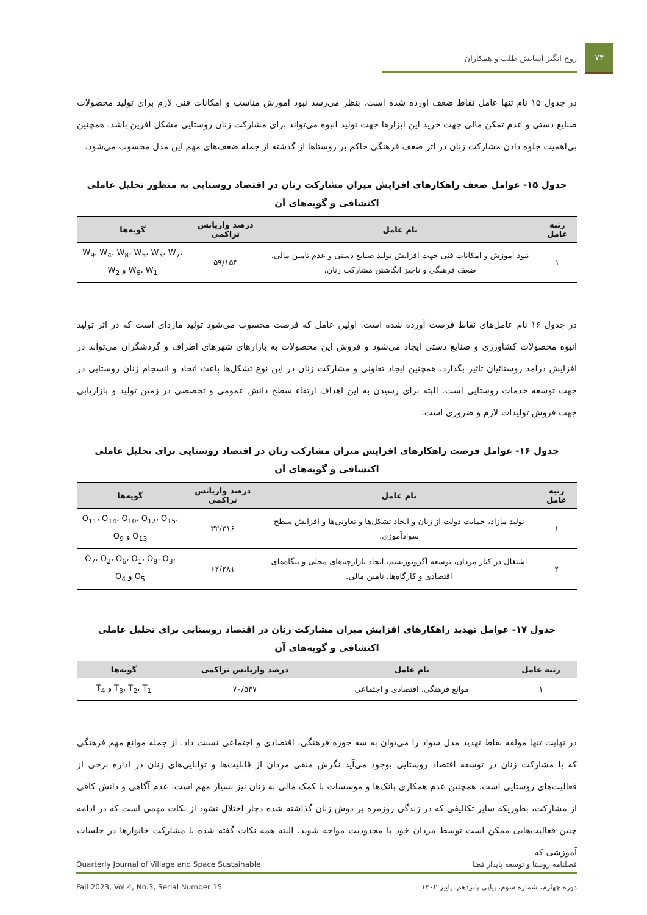۷۴
روح انگیز آسایش طلب و همکاران
در جدول ۱۵ نام تنها عامل نقاط ضعف آورده شده است. بنظر می‌رسد نبود آموزش مناسب و امکانات فنی لازم برای تولید محصولات صنایع دستی و عدم تمکن مالی جهت خرید این ابزارها جهت تولید انبوه می‌تواند برای مشارکت زنان روستایی مشکل آفرین باشد. همچنین بی‌اهمیت جلوه دادن مشارکت زنان در اثر ضعف فرهنگی حاکم بر روستاها از گذشته از جمله ضعف‌های مهم این مدل محسوب می‌شود.
جدول ۱۵- عوامل ضعف راهکارهای افزایش میزان مشارکت زنان در اقتصاد روستایی به منظور تحلیل عاملی اکتشافی و گویه‌های آن
| رتبه عامل | نام عامل | درصد واریانس تراکمی | گویه‌ها |
| --- | --- | --- | --- |
| ۱ | نبود آموزش و امکانات فنی جهت افزایش تولید صنایع دستی و عدم تامین مالی، ضعف فرهنگی و ناچیز انگاشتن مشارکت زنان. | ۵۹/۱۵۴ | W<sub>9</sub>، W<sub>4</sub>، W<sub>8</sub>، W<sub>5</sub>، W<sub>3</sub>، W<sub>7</sub>، W<sub>6</sub>، W<sub>1</sub> و W<sub>2</sub> |
در جدول ۱۶ نام عامل‌های نقاط فرصت آورده شده است. اولین عامل که فرصت محسوب می‌شود تولید مازدای است که در اثر تولید انبوه محصولات کشاورزی و صنایع دستی ایجاد می‌شود و فروش این محصولات به بازارهای شهرهای اطراف و گردشگران می‌تواند در افزایش درآمد روستائیان تاثیر بگذارد. همچنین ایجاد تعاونی و مشارکت زنان در این نوع تشکل‌ها باعث اتحاد و انسجام زنان روستایی در جهت توسعه خدمات روستایی است. البته برای رسیدن به این اهداف ارتقاء سطح دانش عمومی و تخصصی در زمین تولید و بازاریابی جهت فروش تولیدات لازم و ضروری است.
جدول ۱۶- عوامل فرصت راهکارهای افزایش میزان مشارکت زنان در اقتصاد روستایی برای تحلیل عاملی اکتشافی و گویه‌های آن
| رتبه عامل | نام عامل | درصد واریانس تراکمی | گویه‌ها |
| --- | --- | --- | --- |
| ۱ | تولید مازاد، حمایت دولت از زنان و ایجاد تشکل‌ها و تعاونی‌ها و افزایش سطح سوادآموزی. | ۳۲/۳۱۶ | O<sub>11</sub>، O<sub>14</sub>، O<sub>10</sub>، O<sub>12</sub>، O<sub>15</sub>، O<sub>13</sub> و O<sub>9</sub> |
| ۲ | اشتغال در کنار مردان، توسعه اگروتوریسم، ایجاد بازارچه‌های محلی و بنگاه‌های اقتصادی و کارگاه‌ها، تامین مالی. | ۶۲/۲۸۱ | O<sub>7</sub>، O<sub>2</sub>، O<sub>6</sub>، O<sub>1</sub>، O<sub>8</sub>، O<sub>3</sub>، O<sub>5</sub> و O<sub>4</sub> |
جدول ۱۷- عوامل تهدید راهکارهای افزایش میزان مشارکت زنان در اقتصاد روستایی برای تحلیل عاملی اکتشافی و گویه‌های آن
| رتبه عامل | نام عامل | درصد واریانس تراکمی | گویه‌ها |
| --- | --- | --- | --- |
| ۱ | موانع فرهنگی، اقتصادی و اجتماعی | ۷۰/۵۳۷ | T<sub>3</sub>، T<sub>2</sub>، T<sub>1</sub> و T<sub>4</sub> |
در نهایت تنها مولفه نقاط تهدید مدل سواد را می‌توان به سه حوزه فرهنگی، اقتصادی و اجتماعی نسبت داد. از جمله موانع مهم فرهنگی که با مشارکت زنان در توسعه اقتصاد روستایی بوجود می‌آید نگرش منفی مردان از قابلیت‌ها و توانایی‌های زنان در اداره برخی از فعالیت‌های روستایی است. همچنین عدم همکاری بانک‌ها و موسسات با کمک مالی به زنان نیز بسیار مهم است. عدم آگاهی و دانش کافی از مشارکت، بطوریکه سایر تکالیفی که در زندگی روزمره بر دوش زنان گذاشته شده دچار اختلال نشود از نکات مهمی است که در ادامه چنین فعالیت‌هایی ممکن است توسط مردان خود با محدودیت مواجه شوند. البته همه نکات گفته شده با مشارکت خانوارها در جلسات آموزشی که
فصلنامه روستا و توسعه پایدار فضا Quarterly Journal of Village and Space Sustainable
دوره چهارم، شماره سوم، پیاپی پانزدهم، پاییز ۱۴۰۲ Fall 2023, Vol.4, No.3, Serial Number 15